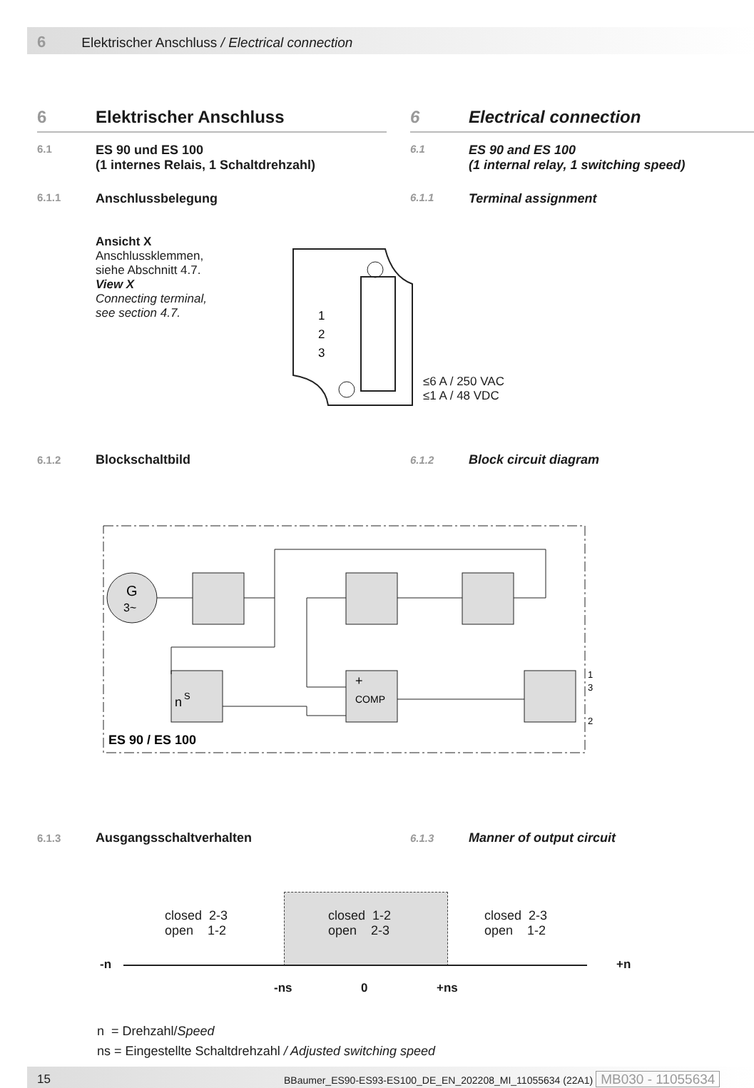6 Elektrischer Anschluss / Electrical connection
6 Elektrischer Anschluss
6.1 ES 90 und ES 100
(1 internes Relais, 1 Schaltdrehzahl)
6.1.1 Anschlussbelegung
Ansicht X
Anschlussklemmen,
siehe Abschnitt 4.7.
View X
Connecting terminal,
see section 4.7.
6 Electrical connection
6.1 ES 90 and ES 100
(1 internal relay, 1 switching speed)
6.1.1 Terminal assignment
1
2
3
≤6 A / 250 VAC
≤1 A / 48 VDC
6.1.2 Blockschaltbild 6.1.2 Block circuit diagram
G
3~
+
COMP
n
S
ES 90 / ES 100
1
3
2
6.1.3 Ausgangsschaltverhalten 6.1.3 Manner of output circuit
closed 2-3
open 1-2
closed 1-2
open 2-3
closed 2-3
open 1-2
-n +n
-ns 0 +ns
n = Drehzahl/Speed
ns = Eingestellte Schaltdrehzahl / Adjusted switching speed
15 BBaumer_ES90-ES93-ES100_DE_EN_202208_MI_11055634 (22A1) MB030 - 11055634